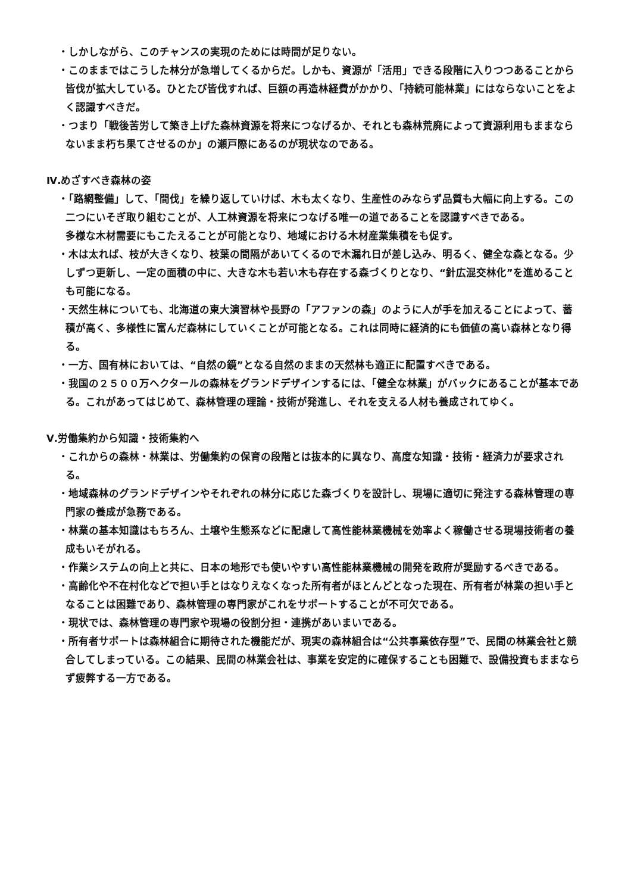・しかしながら、このチャンスの実現のためには時間が足りない。
・このままではこうした林分が急増してくるからだ。しかも、資源が「活用」できる段階に入りつつあることから皆伐が拡大している。ひとたび皆伐すれば、巨額の再造林経費がかかり、「持続可能林業」にはならないことをよく認識すべきだ。
・つまり「戦後苦労して築き上げた森林資源を将来につなげるか、それとも森林荒廃によって資源利用もままならないまま朽ち果てさせるのか」の瀬戸際にあるのが現状なのである。
Ⅳ.めざすべき森林の姿
・「路網整備」して、「間伐」を繰り返していけば、木も太くなり、生産性のみならず品質も大幅に向上する。この二つにいそぎ取り組むことが、人工林資源を将来につなげる唯一の道であることを認識すべきである。
多様な木材需要にもこたえることが可能となり、地域における木材産業集積をも促す。
・木は太れば、枝が大きくなり、枝葉の間隔があいてくるので木漏れ日が差し込み、明るく、健全な森となる。少しずつ更新し、一定の面積の中に、大きな木も若い木も存在する森づくりとなり、“針広混交林化”を進めることも可能になる。
・天然生林についても、北海道の東大演習林や長野の「アファンの森」のように人が手を加えることによって、蓄積が高く、多様性に富んだ森林にしていくことが可能となる。これは同時に経済的にも価値の高い森林となり得る。
・一方、国有林においては、“自然の鏡”となる自然のままの天然林も適正に配置すべきである。
・我国の２５００万ヘクタールの森林をグランドデザインするには、「健全な林業」がバックにあることが基本である。これがあってはじめて、森林管理の理論・技術が発進し、それを支える人材も養成されてゆく。
Ⅴ.労働集約から知識・技術集約へ
・これからの森林・林業は、労働集約の保育の段階とは抜本的に異なり、高度な知識・技術・経済力が要求される。
・地域森林のグランドデザインやそれぞれの林分に応じた森づくりを設計し、現場に適切に発注する森林管理の専門家の養成が急務である。
・林業の基本知識はもちろん、土壌や生態系などに配慮して高性能林業機械を効率よく稼働させる現場技術者の養成もいそがれる。
・作業システムの向上と共に、日本の地形でも使いやすい高性能林業機械の開発を政府が奨励するべきである。
・高齢化や不在村化などで担い手とはなりえなくなった所有者がほとんどとなった現在、所有者が林業の担い手となることは困難であり、森林管理の専門家がこれをサポートすることが不可欠である。
・現状では、森林管理の専門家や現場の役割分担・連携があいまいである。
・所有者サポートは森林組合に期待された機能だが、現実の森林組合は“公共事業依存型”で、民間の林業会社と競合してしまっている。この結果、民間の林業会社は、事業を安定的に確保することも困難で、設備投資もままならず疲弊する一方である。